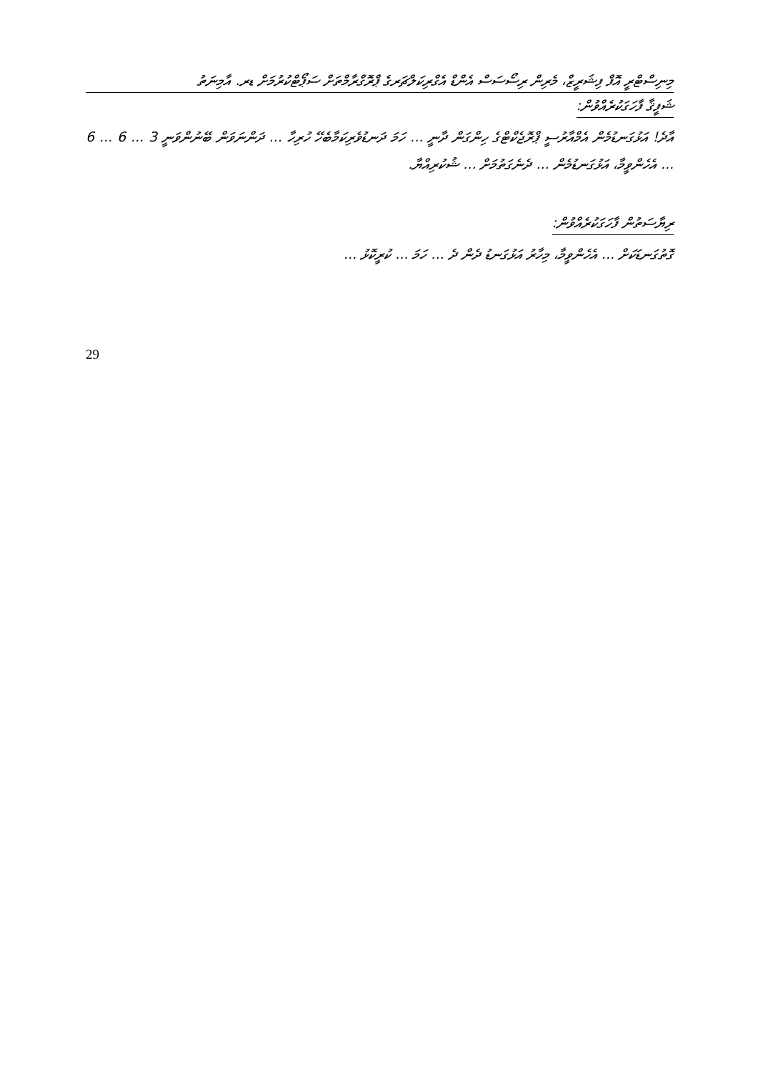މިނިސްޓްރީ އޮފް ފިޝަރީޒް، މެރިން ރިސޯސަސް އެންޑް އެގްރިކަލްޗަރގެ ޕްރޮގްރާމްތަށް ސަޕޯޓްކުރުމަށް ޑރ. އާމިނަތު
ޝަފީޤާ ފާހަގަކުރެއްވުން:
އާދެ! އަޅުގަނޑުމެން އެމްއާރުސީ ޕްރޮޖެކްޓްގެ ހިންގަން ދާނީ ... ހަމަ ދަނޑުވެރިކަމާބެހޭ ހުރިހާ ... ދަންނަވަން ބޭނުންވަނީ 3 ... 6 ... 6 ... އެހެންވީމާ، އަޅުގަނޑުމެން ... ދެނެގަތުމަށް ... ޝުކުރިއްޔާ.
ރިޔާސަތުން ފާހަގަކުރެއްވުން:
ގޮތުގަނޑަކަށް ... އެހެންވީމާ، މިހާރު އަޅުގަނޑު ދެން ދެ ... ހަމަ ... ކުރީކޮޅު ...
29